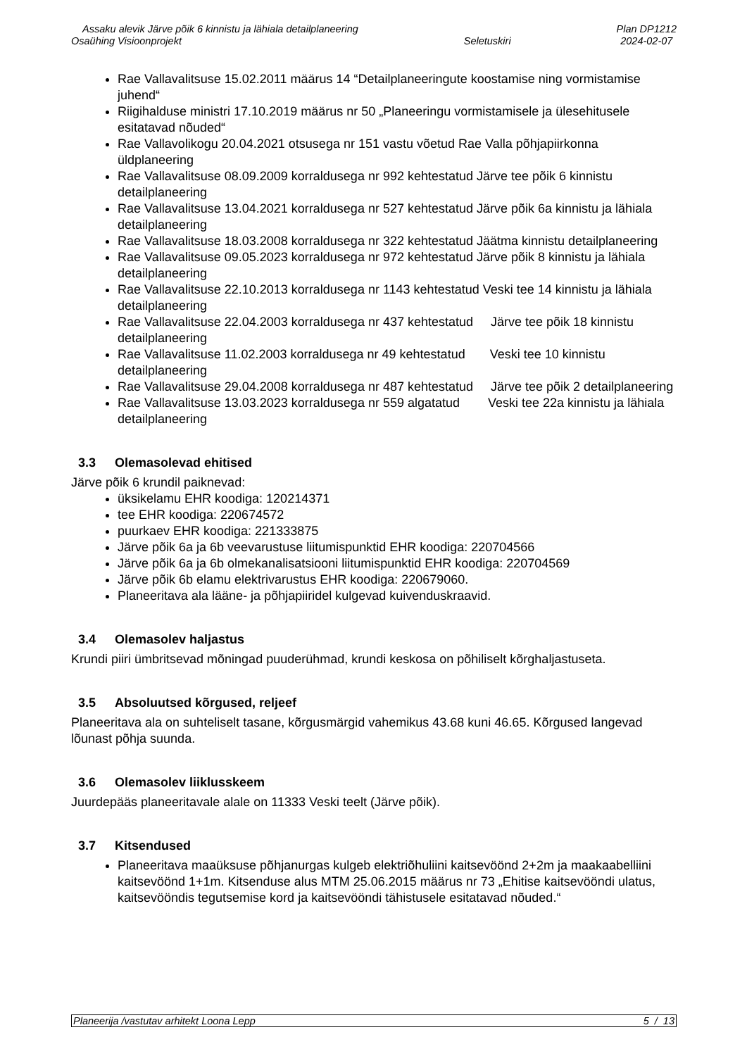Assaku alevik Järve põik 6 kinnistu ja lähiala detailplaneering
Osaühing Visioonprojekt
Seletuskiri Plan DP1212
2024-02-07
Rae Vallavalitsuse 15.02.2011 määrus 14 “Detailplaneeringute koostamise ning vormistamise juhend“
Riigihalduse ministri 17.10.2019 määrus nr 50 „Planeeringu vormistamisele ja ülesehitusele esitatavad nõuded“
Rae Vallavolikogu 20.04.2021 otsusega nr 151 vastu võetud Rae Valla põhjapiirkonna üldplaneering
Rae Vallavalitsuse 08.09.2009 korraldusega nr 992 kehtestatud Järve tee põik 6 kinnistu detailplaneering
Rae Vallavalitsuse 13.04.2021 korraldusega nr 527 kehtestatud Järve põik 6a kinnistu ja lähiala detailplaneering
Rae Vallavalitsuse 18.03.2008 korraldusega nr 322 kehtestatud Jäätma kinnistu detailplaneering
Rae Vallavalitsuse 09.05.2023 korraldusega nr 972 kehtestatud Järve põik 8 kinnistu ja lähiala detailplaneering
Rae Vallavalitsuse 22.10.2013 korraldusega nr 1143 kehtestatud Veski tee 14 kinnistu ja lähiala detailplaneering
Rae Vallavalitsuse 22.04.2003 korraldusega nr 437 kehtestatud Järve tee põik 18 kinnistu detailplaneering
Rae Vallavalitsuse 11.02.2003 korraldusega nr 49 kehtestatud Veski tee 10 kinnistu detailplaneering
Rae Vallavalitsuse 29.04.2008 korraldusega nr 487 kehtestatud Järve tee põik 2 detailplaneering
Rae Vallavalitsuse 13.03.2023 korraldusega nr 559 algatatud Veski tee 22a kinnistu ja lähiala detailplaneering
3.3 Olemasolevad ehitised
Järve põik 6 krundil paiknevad:
üksikelamu EHR koodiga: 120214371
tee EHR koodiga: 220674572
puurkaev EHR koodiga: 221333875
Järve põik 6a ja 6b veevarustuse liitumispunktid EHR koodiga: 220704566
Järve põik 6a ja 6b olmekanalisatsiooni liitumispunktid EHR koodiga: 220704569
Järve põik 6b elamu elektrivarustus EHR koodiga: 220679060.
Planeeritava ala lääne- ja põhjapiiridel kulgevad kuivenduskraavid.
3.4 Olemasolev haljastus
Krundi piiri ümbritsevad mõningad puuderühmad, krundi keskosa on põhiliselt kõrghaljastuseta.
3.5 Absoluutsed kõrgused, reljeef
Planeeritava ala on suhteliselt tasane, kõrgusmärgid vahemikus 43.68 kuni 46.65. Kõrgused langevad lõunast põhja suunda.
3.6 Olemasolev liiklusskeem
Juurdepääs planeeritavale alale on 11333 Veski teelt (Järve põik).
3.7 Kitsendused
Planeeritava maaüksuse põhjanurgas kulgeb elektriõhuliini kaitsevöönd 2+2m ja maakaabelliini kaitsevöönd 1+1m. Kitsenduse alus MTM 25.06.2015 määrus nr 73 „Ehitise kaitsevööndi ulatus, kaitsevööndis tegutsemise kord ja kaitsevööndi tähistusele esitatavad nõuded.“
Planeerija /vastutav arhitekt Loona Lepp 5 / 13